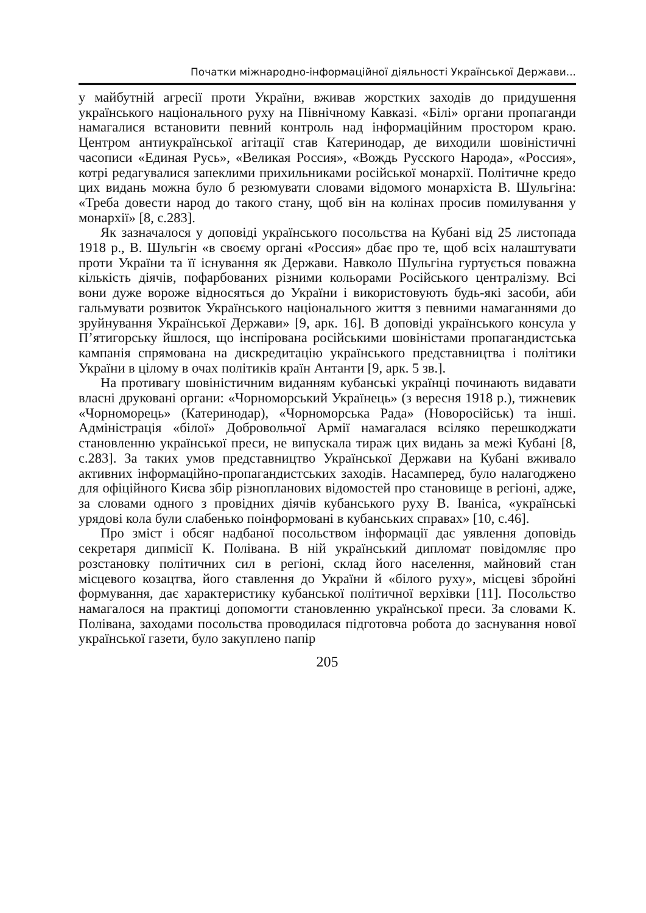Початки міжнародно-інформаційної діяльності Української Держави...
у майбутній агресії проти України, вживав жорстких заходів до придушення українського національного руху на Північному Кавказі. «Білі» органи пропаганди намагалися встановити певний контроль над інформаційним простором краю. Центром антиукраїнської агітації став Катеринодар, де виходили шовіністичні часописи «Единая Русь», «Великая Россия», «Вождь Русского Народа», «Россия», котрі редагувалися запеклими прихильниками російської монархії. Політичне кредо цих видань можна було б резюмувати словами відомого монархіста В. Шульгіна: «Треба довести народ до такого стану, щоб він на колінах просив помилування у монархії» [8, с.283].
Як зазначалося у доповіді українського посольства на Кубані від 25 листопада 1918 р., В. Шульгін «в своєму органі «Россия» дбає про те, щоб всіх налаштувати проти України та її існування як Держави. Навколо Шульгіна гуртується поважна кількість діячів, пофарбованих різними кольорами Російського централізму. Всі вони дуже вороже відносяться до України і використовують будь-які засоби, аби гальмувати розвиток Українського національного життя з певними намаганнями до зруйнування Української Держави» [9, арк. 16]. В доповіді українського консула у П’ятигорську йшлося, що інспірована російськими шовіністами пропагандистська кампанія спрямована на дискредитацію українського представництва і політики України в цілому в очах політиків країн Антанти [9, арк. 5 зв.].
На противагу шовіністичним виданням кубанські українці починають видавати власні друковані органи: «Чорноморський Українець» (з вересня 1918 р.), тижневик «Чорноморець» (Катеринодар), «Чорноморська Рада» (Новоросійськ) та інші. Адміністрація «білої» Добровольчої Армії намагалася всіляко перешкоджати становленню української преси, не випускала тираж цих видань за межі Кубані [8, с.283]. За таких умов представництво Української Держави на Кубані вживало активних інформаційно-пропагандистських заходів. Насамперед, було налагоджено для офіційного Києва збір різнопланових відомостей про становище в регіоні, адже, за словами одного з провідних діячів кубанського руху В. Іваніса, «українські урядові кола були слабенько поінформовані в кубанських справах» [10, с.46].
Про зміст і обсяг надбаної посольством інформації дає уявлення доповідь секретаря дипмісії К. Полівана. В ній український дипломат повідомляє про розстановку політичних сил в регіоні, склад його населення, майновий стан місцевого козацтва, його ставлення до України й «білого руху», місцеві збройні формування, дає характеристику кубанської політичної верхівки [11]. Посольство намагалося на практиці допомогти становленню української преси. За словами К. Полівана, заходами посольства проводилася підготовча робота до заснування нової української газети, було закуплено папір
205